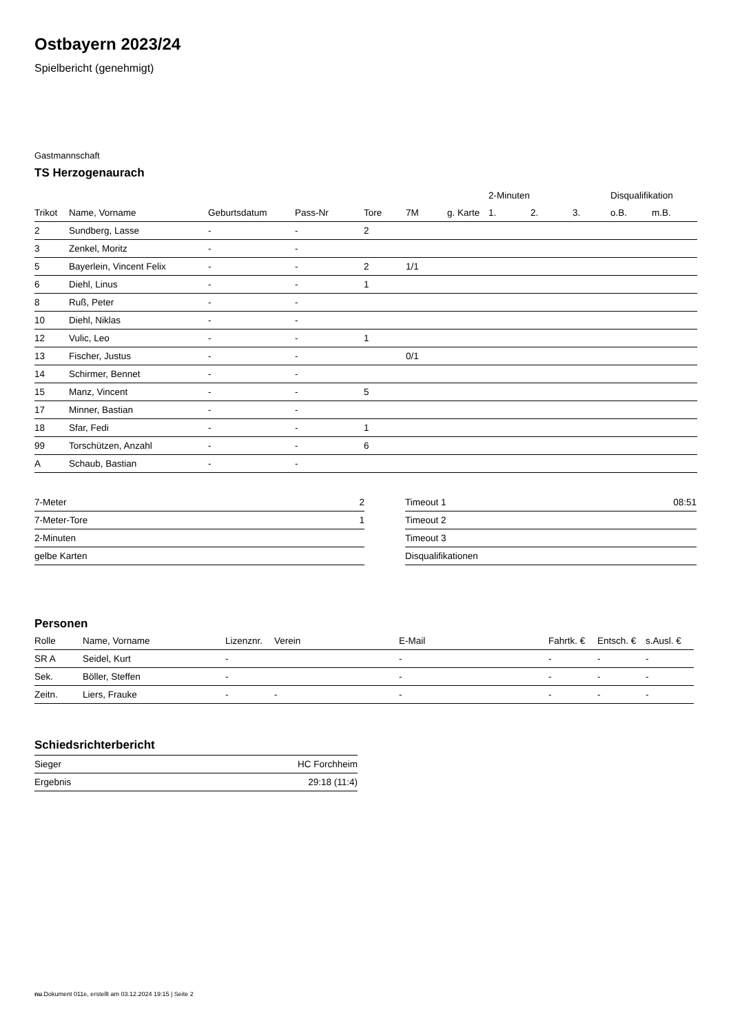Ostbayern 2023/24
Spielbericht (genehmigt)
Gastmannschaft
TS Herzogenaurach
| | | | | | | | 2-Minuten | | | Disqualifikation | |
| --- | --- | --- | --- | --- | --- | --- | --- | --- | --- | --- | --- |
| Trikot | Name, Vorname | Geburtsdatum | Pass-Nr | Tore | 7M | g. Karte | 1. | 2. | 3. | o.B. | m.B. |
| 2 | Sundberg, Lasse | - | - | 2 | | | | | | | |
| 3 | Zenkel, Moritz | - | - | | | | | | | | |
| 5 | Bayerlein, Vincent Felix | - | - | 2 | 1/1 | | | | | | |
| 6 | Diehl, Linus | - | - | 1 | | | | | | | |
| 8 | Ruß, Peter | - | - | | | | | | | | |
| 10 | Diehl, Niklas | - | - | | | | | | | | |
| 12 | Vulic, Leo | - | - | 1 | | | | | | | |
| 13 | Fischer, Justus | - | - | | 0/1 | | | | | | |
| 14 | Schirmer, Bennet | - | - | | | | | | | | |
| 15 | Manz, Vincent | - | - | 5 | | | | | | | |
| 17 | Minner, Bastian | - | - | | | | | | | | |
| 18 | Sfar, Fedi | - | - | 1 | | | | | | | |
| 99 | Torschützen, Anzahl | - | - | 6 | | | | | | | |
| A | Schaub, Bastian | - | - | | | | | | | | |
| 7-Meter | 2 |
| 7-Meter-Tore | 1 |
| 2-Minuten | |
| gelbe Karten | |
| Timeout 1 | 08:51 |
| Timeout 2 | |
| Timeout 3 | |
| Disqualifikationen | |
Personen
| Rolle | Name, Vorname | Lizenznr. | Verein | E-Mail | Fahrtk. € | Entsch. € | s.Ausl. € |
| --- | --- | --- | --- | --- | --- | --- | --- |
| SR A | Seidel, Kurt | - | | - | - | - | - |
| Sek. | Böller, Steffen | - | | - | - | - | - |
| Zeitn. | Liers, Frauke | - | - | - | - | - | - |
Schiedsrichterbericht
| Sieger | HC Forchheim |
| Ergebnis | 29:18 (11:4) |
nu.Dokument 011e, erstellt am 03.12.2024 19:15 | Seite 2